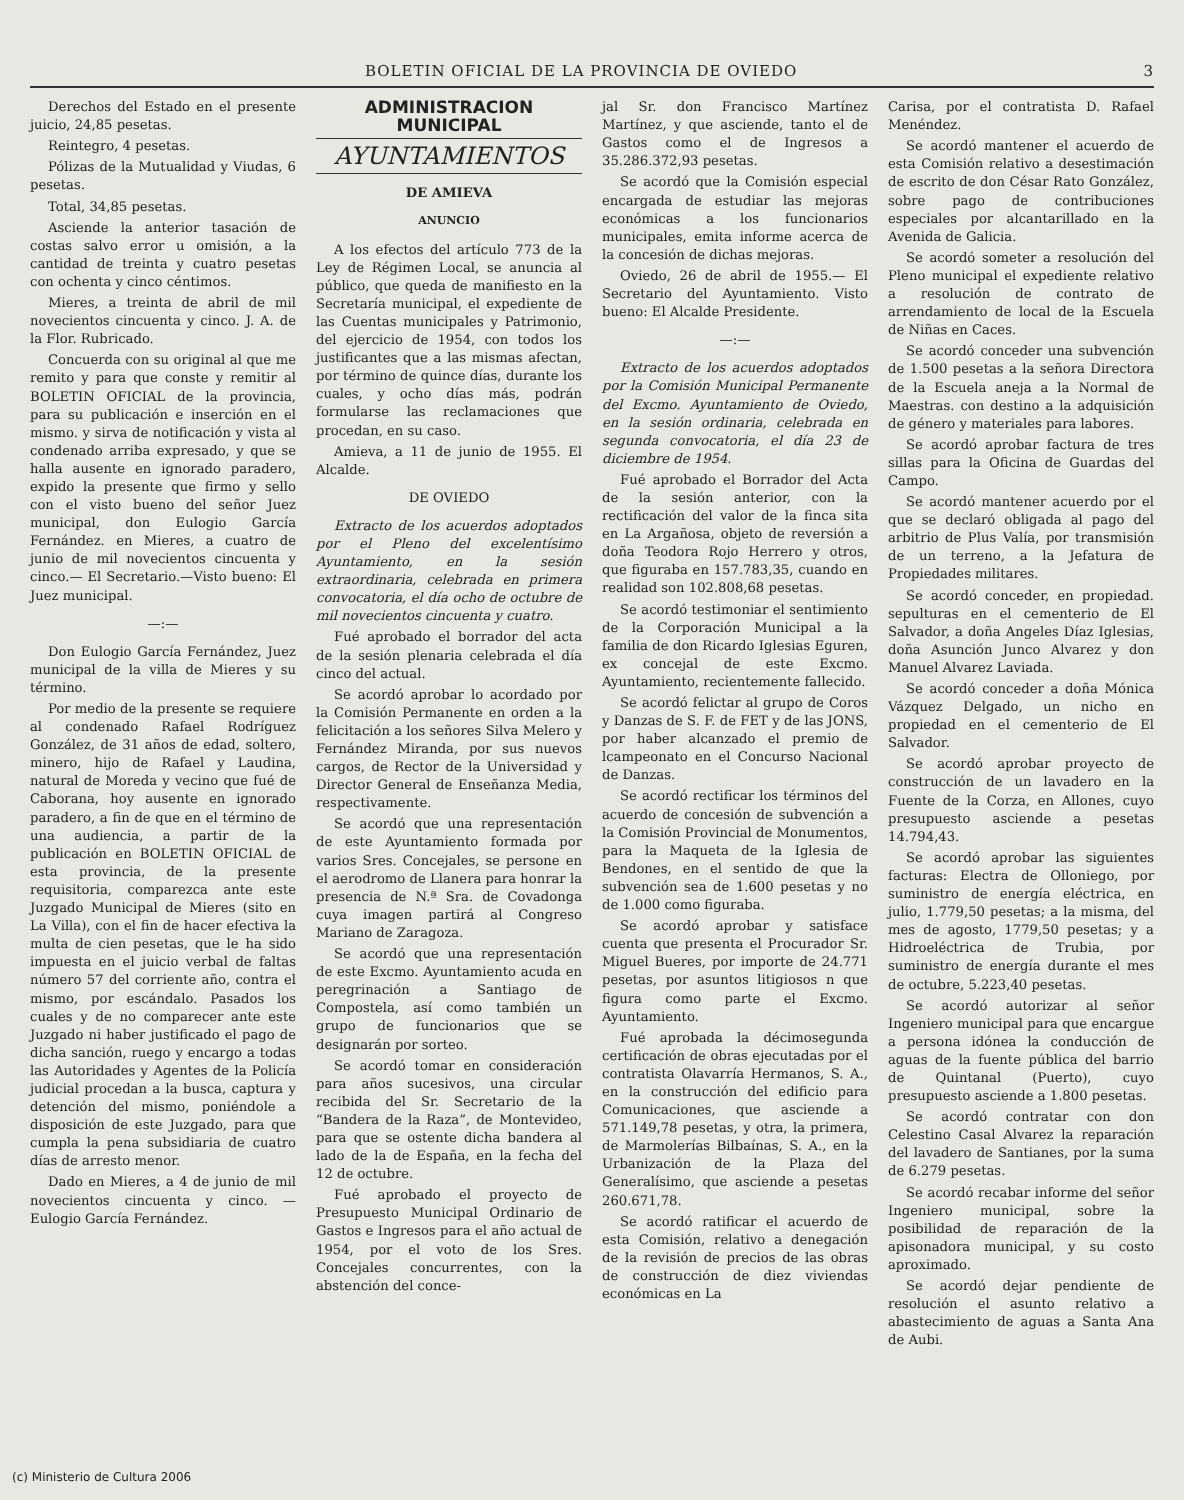BOLETIN OFICIAL DE LA PROVINCIA DE OVIEDO 3
Derechos del Estado en el presente juicio, 24,85 pesetas.
Reintegro, 4 pesetas.
Pólizas de la Mutualidad y Viudas, 6 pesetas.
Total, 34,85 pesetas.
Asciende la anterior tasación de costas salvo error u omisión, a la cantidad de treinta y cuatro pesetas con ochenta y cinco céntimos.
Mieres, a treinta de abril de mil novecientos cincuenta y cinco. J. A. de la Flor. Rubricado.
Concuerda con su original al que me remito y para que conste y remitir al BOLETIN OFICIAL de la provincia, para su publicación e inserción en el mismo. y sirva de notificación y vista al condenado arriba expresado, y que se halla ausente en ignorado paradero, expido la presente que firmo y sello con el visto bueno del señor Juez municipal, don Eulogio García Fernández. en Mieres, a cuatro de junio de mil novecientos cincuenta y cinco.— El Secretario.—Visto bueno: El Juez municipal.
—:—
Don Eulogio García Fernández, Juez municipal de la villa de Mieres y su término.
Por medio de la presente se requiere al condenado Rafael Rodríguez González, de 31 años de edad, soltero, minero, hijo de Rafael y Laudina, natural de Moreda y vecino que fué de Caborana, hoy ausente en ignorado paradero, a fin de que en el término de una audiencia, a partir de la publicación en BOLETIN OFICIAL de esta provincia, de la presente requisitoria, comparezca ante este Juzgado Municipal de Mieres (sito en La Villa), con el fin de hacer efectiva la multa de cien pesetas, que le ha sido impuesta en el juicio verbal de faltas número 57 del corriente año, contra el mismo, por escándalo. Pasados los cuales y de no comparecer ante este Juzgado ni haber justificado el pago de dicha sanción, ruego y encargo a todas las Autoridades y Agentes de la Policía judicial procedan a la busca, captura y detención del mismo, poniéndole a disposición de este Juzgado, para que cumpla la pena subsidiaria de cuatro días de arresto menor.
Dado en Mieres, a 4 de junio de mil novecientos cincuenta y cinco. — Eulogio García Fernández.
ADMINISTRACION MUNICIPAL
AYUNTAMIENTOS
DE AMIEVA
ANUNCIO
A los efectos del artículo 773 de la Ley de Régimen Local, se anuncia al público, que queda de manifiesto en la Secretaría municipal, el expediente de las Cuentas municipales y Patrimonio, del ejercicio de 1954, con todos los justificantes que a las mismas afectan, por término de quince días, durante los cuales, y ocho días más, podrán formularse las reclamaciones que procedan, en su caso.
Amieva, a 11 de junio de 1955. El Alcalde.
DE OVIEDO
Extracto de los acuerdos adoptados por el Pleno del excelentísimo Ayuntamiento, en la sesión extraordinaria, celebrada en primera convocatoria, el día ocho de octubre de mil novecientos cincuenta y cuatro.
Fué aprobado el borrador del acta de la sesión plenaria celebrada el día cinco del actual.
Se acordó aprobar lo acordado por la Comisión Permanente en orden a la felicitación a los señores Silva Melero y Fernández Miranda, por sus nuevos cargos, de Rector de la Universidad y Director General de Enseñanza Media, respectivamente.
Se acordó que una representación de este Ayuntamiento formada por varios Sres. Concejales, se persone en el aerodromo de Llanera para honrar la presencia de N.ª Sra. de Covadonga cuya imagen partirá al Congreso Mariano de Zaragoza.
Se acordó que una representación de este Excmo. Ayuntamiento acuda en peregrinación a Santiago de Compostela, así como también un grupo de funcionarios que se designarán por sorteo.
Se acordó tomar en consideración para años sucesivos, una circular recibida del Sr. Secretario de la “Bandera de la Raza”, de Montevideo, para que se ostente dicha bandera al lado de la de España, en la fecha del 12 de octubre.
Fué aprobado el proyecto de Presupuesto Municipal Ordinario de Gastos e Ingresos para el año actual de 1954, por el voto de los Sres. Concejales concurrentes, con la abstención del conce-
jal Sr. don Francisco Martínez Martínez, y que asciende, tanto el de Gastos como el de Ingresos a 35.286.372,93 pesetas.
Se acordó que la Comisión especial encargada de estudiar las mejoras económicas a los funcionarios municipales, emita informe acerca de la concesión de dichas mejoras.
Oviedo, 26 de abril de 1955.— El Secretario del Ayuntamiento. Visto bueno: El Alcalde Presidente.
—:—
Extracto de los acuerdos adoptados por la Comisión Municipal Permanente del Excmo. Ayuntamiento de Oviedo, en la sesión ordinaria, celebrada en segunda convocatoria, el día 23 de diciembre de 1954.
Fué aprobado el Borrador del Acta de la sesión anterior, con la rectificación del valor de la finca sita en La Argañosa, objeto de reversión a doña Teodora Rojo Herrero y otros, que figuraba en 157.783,35, cuando en realidad son 102.808,68 pesetas.
Se acordó testimoniar el sentimiento de la Corporación Municipal a la familia de don Ricardo Iglesias Eguren, ex concejal de este Excmo. Ayuntamiento, recientemente fallecido.
Se acordó felictar al grupo de Coros y Danzas de S. F. de FET y de las JONS, por haber alcanzado el premio de lcampeonato en el Concurso Nacional de Danzas.
Se acordó rectificar los términos del acuerdo de concesión de subvención a la Comisión Provincial de Monumentos, para la Maqueta de la Iglesia de Bendones, en el sentido de que la subvención sea de 1.600 pesetas y no de 1.000 como figuraba.
Se acordó aprobar y satisface cuenta que presenta el Procurador Sr. Miguel Bueres, por importe de 24.771 pesetas, por asuntos litigiosos n que figura como parte el Excmo. Ayuntamiento.
Fué aprobada la décimosegunda certificación de obras ejecutadas por el contratista Olavarría Hermanos, S. A., en la construcción del edificio para Comunicaciones, que asciende a 571.149,78 pesetas, y otra, la primera, de Marmolerías Bilbaínas, S. A., en la Urbanización de la Plaza del Generalísimo, que asciende a pesetas 260.671,78.
Se acordó ratificar el acuerdo de esta Comisión, relativo a denegación de la revisión de precios de las obras de construcción de diez viviendas económicas en La
Carisa, por el contratista D. Rafael Menéndez.
Se acordó mantener el acuerdo de esta Comisión relativo a desestimación de escrito de don César Rato González, sobre pago de contribuciones especiales por alcantarillado en la Avenida de Galicia.
Se acordó someter a resolución del Pleno municipal el expediente relativo a resolución de contrato de arrendamiento de local de la Escuela de Niñas en Caces.
Se acordó conceder una subvención de 1.500 pesetas a la señora Directora de la Escuela aneja a la Normal de Maestras. con destino a la adquisición de género y materiales para labores.
Se acordó aprobar factura de tres sillas para la Oficina de Guardas del Campo.
Se acordó mantener acuerdo por el que se declaró obligada al pago del arbitrio de Plus Valía, por transmisión de un terreno, a la Jefatura de Propiedades militares.
Se acordó conceder, en propiedad. sepulturas en el cementerio de El Salvador, a doña Angeles Díaz Iglesias, doña Asunción Junco Alvarez y don Manuel Alvarez Laviada.
Se acordó conceder a doña Mónica Vázquez Delgado, un nicho en propiedad en el cementerio de El Salvador.
Se acordó aprobar proyecto de construcción de un lavadero en la Fuente de la Corza, en Allones, cuyo presupuesto asciende a pesetas 14.794,43.
Se acordó aprobar las siguientes facturas: Electra de Olloniego, por suministro de energía eléctrica, en julio, 1.779,50 pesetas; a la misma, del mes de agosto, 1779,50 pesetas; y a Hidroeléctrica de Trubia, por suministro de energía durante el mes de octubre, 5.223,40 pesetas.
Se acordó autorizar al señor Ingeniero municipal para que encargue a persona idónea la conducción de aguas de la fuente pública del barrio de Quintanal (Puerto), cuyo presupuesto asciende a 1.800 pesetas.
Se acordó contratar con don Celestino Casal Alvarez la reparación del lavadero de Santianes, por la suma de 6.279 pesetas.
Se acordó recabar informe del señor Ingeniero municipal, sobre la posibilidad de reparación de la apisonadora municipal, y su costo aproximado.
Se acordó dejar pendiente de resolución el asunto relativo a abastecimiento de aguas a Santa Ana de Aubi.
(c) Ministerio de Cultura 2006